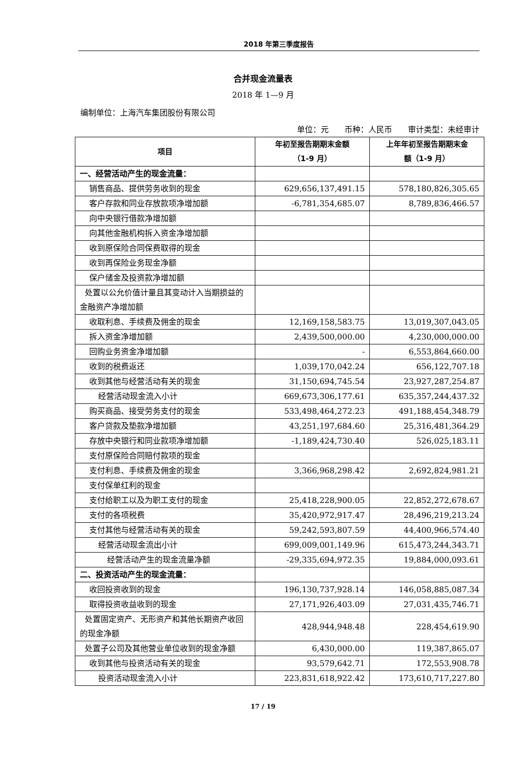2018 年第三季度报告
合并现金流量表
2018 年 1—9 月
编制单位：上海汽车集团股份有限公司
单位：元　　币种：人民币　　审计类型：未经审计
| 项目 | 年初至报告期期末金额 （1-9 月） | 上年年初至报告期期末金 额（1-9 月） |
| --- | --- | --- |
| 一、经营活动产生的现金流量： | | |
| 销售商品、提供劳务收到的现金 | 629,656,137,491.15 | 578,180,826,305.65 |
| 客户存款和同业存放款项净增加额 | -6,781,354,685.07 | 8,789,836,466.57 |
| 向中央银行借款净增加额 | | |
| 向其他金融机构拆入资金净增加额 | | |
| 收到原保险合同保费取得的现金 | | |
| 收到再保险业务现金净额 | | |
| 保户储金及投资款净增加额 | | |
| 处置以公允价值计量且其变动计入当期损益的金融资产净增加额 | | |
| 收取利息、手续费及佣金的现金 | 12,169,158,583.75 | 13,019,307,043.05 |
| 拆入资金净增加额 | 2,439,500,000.00 | 4,230,000,000.00 |
| 回购业务资金净增加额 | - | 6,553,864,660.00 |
| 收到的税费返还 | 1,039,170,042.24 | 656,122,707.18 |
| 收到其他与经营活动有关的现金 | 31,150,694,745.54 | 23,927,287,254.87 |
| 经营活动现金流入小计 | 669,673,306,177.61 | 635,357,244,437.32 |
| 购买商品、接受劳务支付的现金 | 533,498,464,272.23 | 491,188,454,348.79 |
| 客户贷款及垫款净增加额 | 43,251,197,684.60 | 25,316,481,364.29 |
| 存放中央银行和同业款项净增加额 | -1,189,424,730.40 | 526,025,183.11 |
| 支付原保险合同赔付款项的现金 | | |
| 支付利息、手续费及佣金的现金 | 3,366,968,298.42 | 2,692,824,981.21 |
| 支付保单红利的现金 | | |
| 支付给职工以及为职工支付的现金 | 25,418,228,900.05 | 22,852,272,678.67 |
| 支付的各项税费 | 35,420,972,917.47 | 28,496,219,213.24 |
| 支付其他与经营活动有关的现金 | 59,242,593,807.59 | 44,400,966,574.40 |
| 经营活动现金流出小计 | 699,009,001,149.96 | 615,473,244,343.71 |
| 经营活动产生的现金流量净额 | -29,335,694,972.35 | 19,884,000,093.61 |
| 二、投资活动产生的现金流量： | | |
| 收回投资收到的现金 | 196,130,737,928.14 | 146,058,885,087.34 |
| 取得投资收益收到的现金 | 27,171,926,403.09 | 27,031,435,746.71 |
| 处置固定资产、无形资产和其他长期资产收回的现金净额 | 428,944,948.48 | 228,454,619.90 |
| 处置子公司及其他营业单位收到的现金净额 | 6,430,000.00 | 119,387,865.07 |
| 收到其他与投资活动有关的现金 | 93,579,642.71 | 172,553,908.78 |
| 投资活动现金流入小计 | 223,831,618,922.42 | 173,610,717,227.80 |
17 / 19